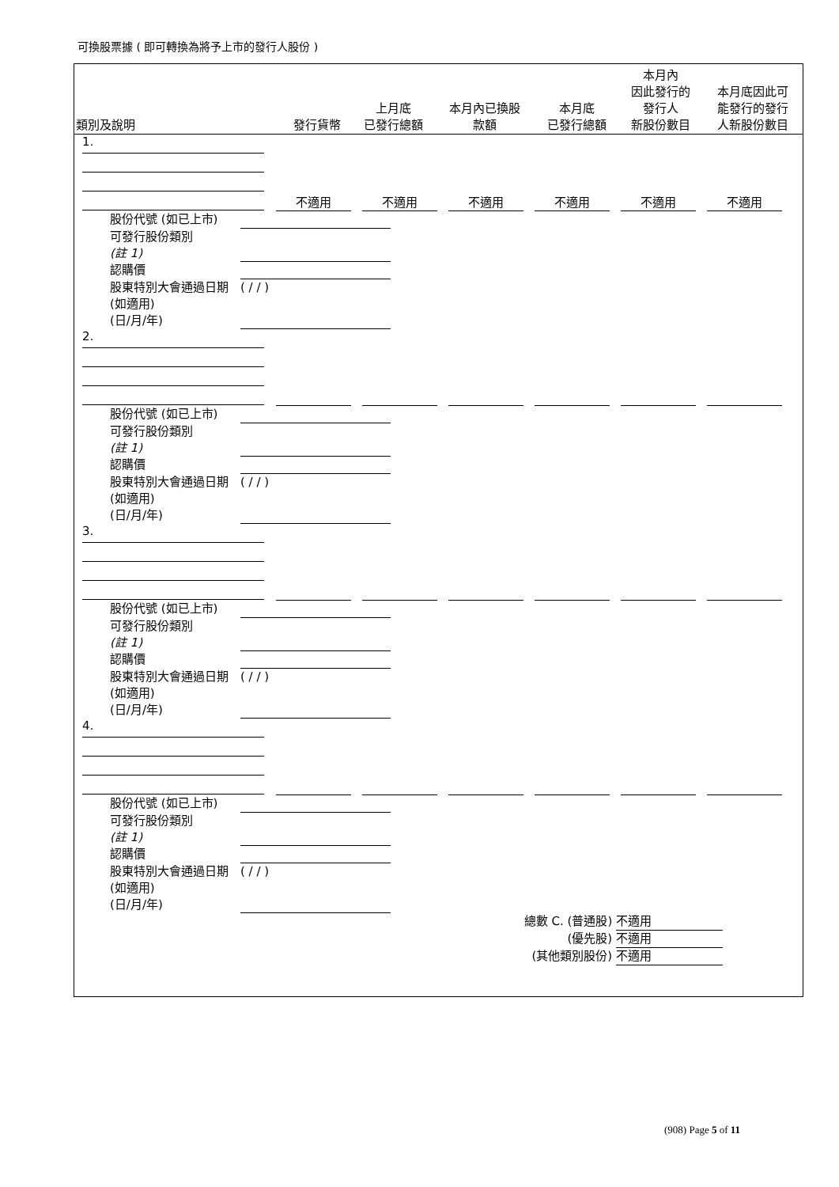可換股票據 ( 即可轉換為將予上市的發行人股份 )
| 類別及說明 | 發行貨幣 | 上月底 已發行總額 | 本月內已換股 款額 | 本月底 已發行總額 | 本月內 因此發行的 發行人 新股份數目 | 本月底因此可 能發行的發行 人新股份數目 |
| --- | --- | --- | --- | --- | --- | --- |
1.
不適用 不適用 不適用 不適用 不適用 不適用
股份代號 (如已上市)
可發行股份類別
(註 1)
認購價
股東特別大會通過日期 (如適用)
(日/月/年) ( / / )
2.
股份代號 (如已上市)
可發行股份類別
(註 1)
認購價
股東特別大會通過日期 (如適用)
(日/月/年) ( / / )
3.
股份代號 (如已上市)
可發行股份類別
(註 1)
認購價
股東特別大會通過日期 (如適用)
(日/月/年) ( / / )
4.
股份代號 (如已上市)
可發行股份類別
(註 1)
認購價
股東特別大會通過日期 (如適用)
(日/月/年) ( / / )
總數 C. (普通股) 不適用
(優先股) 不適用
(其他類別股份) 不適用
(908) Page 5 of 11